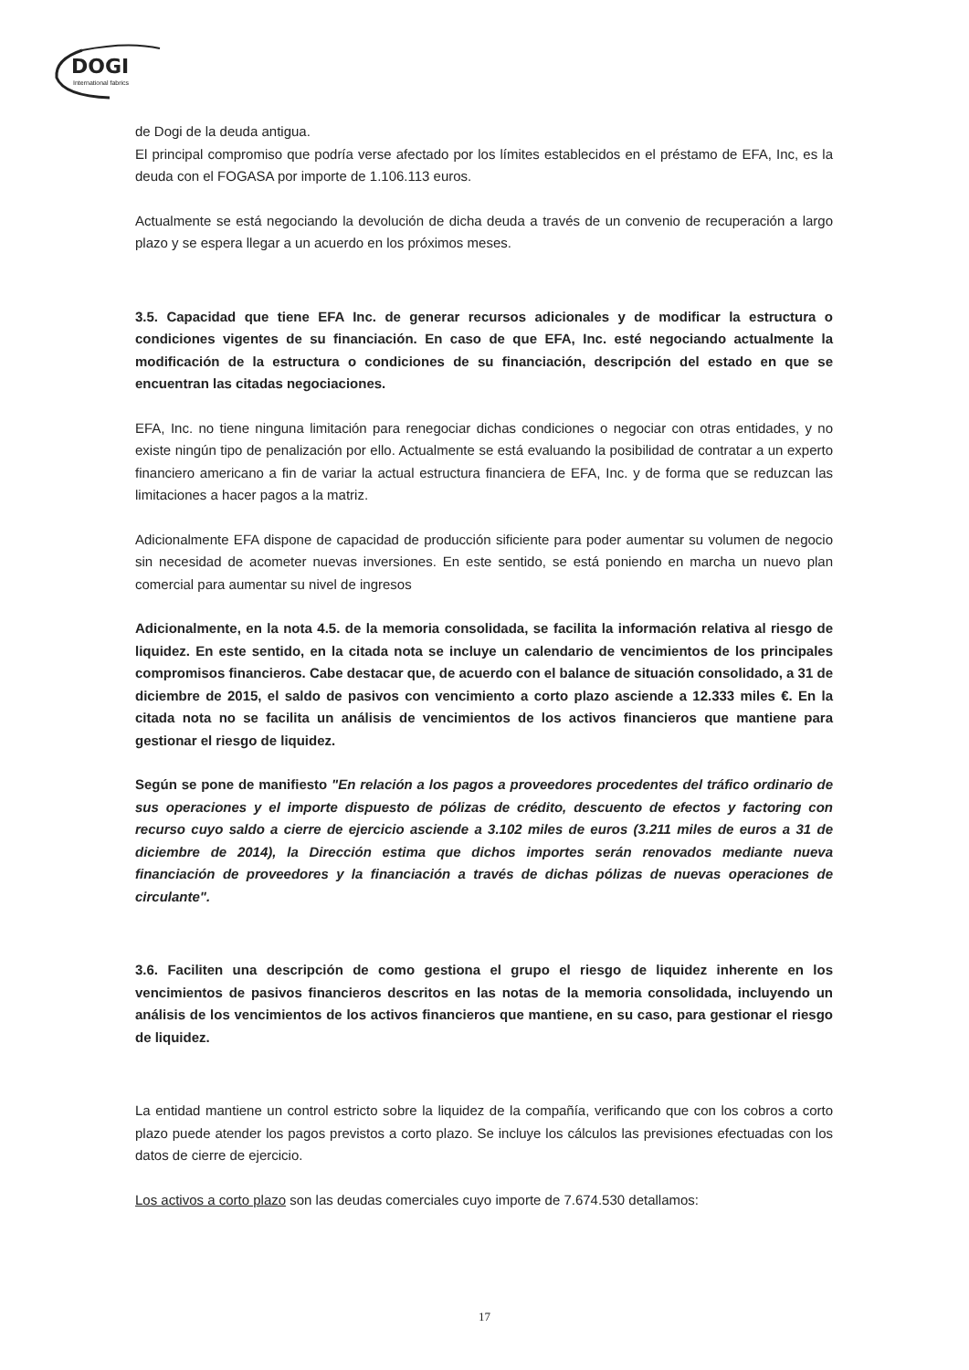DOGI
International fabrics
de Dogi de la deuda antigua.
El principal compromiso que podría verse afectado por los límites establecidos en el préstamo de EFA, Inc, es la deuda con el FOGASA por importe de 1.106.113 euros.
Actualmente se está negociando la devolución de dicha deuda a través de un convenio de recuperación a largo plazo y se espera llegar a un acuerdo en los próximos meses.
3.5. Capacidad que tiene EFA Inc. de generar recursos adicionales y de modificar la estructura o condiciones vigentes de su financiación. En caso de que EFA, Inc. esté negociando actualmente la modificación de la estructura o condiciones de su financiación, descripción del estado en que se encuentran las citadas negociaciones.
EFA, Inc. no tiene ninguna limitación para renegociar dichas condiciones o negociar con otras entidades, y no existe ningún tipo de penalización por ello. Actualmente se está evaluando la posibilidad de contratar a un experto financiero americano a fin de variar la actual estructura financiera de EFA, Inc. y de forma que se reduzcan las limitaciones a hacer pagos a la matriz.
Adicionalmente EFA dispone de capacidad de producción sificiente para poder aumentar su volumen de negocio sin necesidad de acometer nuevas inversiones. En este sentido, se está poniendo en marcha un nuevo plan comercial para aumentar su nivel de ingresos
Adicionalmente, en la nota 4.5. de la memoria consolidada, se facilita la información relativa al riesgo de liquidez. En este sentido, en la citada nota se incluye un calendario de vencimientos de los principales compromisos financieros. Cabe destacar que, de acuerdo con el balance de situación consolidado, a 31 de diciembre de 2015, el saldo de pasivos con vencimiento a corto plazo asciende a 12.333 miles €. En la citada nota no se facilita un análisis de vencimientos de los activos financieros que mantiene para gestionar el riesgo de liquidez.
Según se pone de manifiesto "En relación a los pagos a proveedores procedentes del tráfico ordinario de sus operaciones y el importe dispuesto de pólizas de crédito, descuento de efectos y factoring con recurso cuyo saldo a cierre de ejercicio asciende a 3.102 miles de euros (3.211 miles de euros a 31 de diciembre de 2014), la Dirección estima que dichos importes serán renovados mediante nueva financiación de proveedores y la financiación a través de dichas pólizas de nuevas operaciones de circulante".
3.6. Faciliten una descripción de como gestiona el grupo el riesgo de liquidez inherente en los vencimientos de pasivos financieros descritos en las notas de la memoria consolidada, incluyendo un análisis de los vencimientos de los activos financieros que mantiene, en su caso, para gestionar el riesgo de liquidez.
La entidad mantiene un control estricto sobre la liquidez de la compañía, verificando que con los cobros a corto plazo puede atender los pagos previstos a corto plazo. Se incluye los cálculos las previsiones efectuadas con los datos de cierre de ejercicio.
Los activos a corto plazo son las deudas comerciales cuyo importe de 7.674.530 detallamos:
17